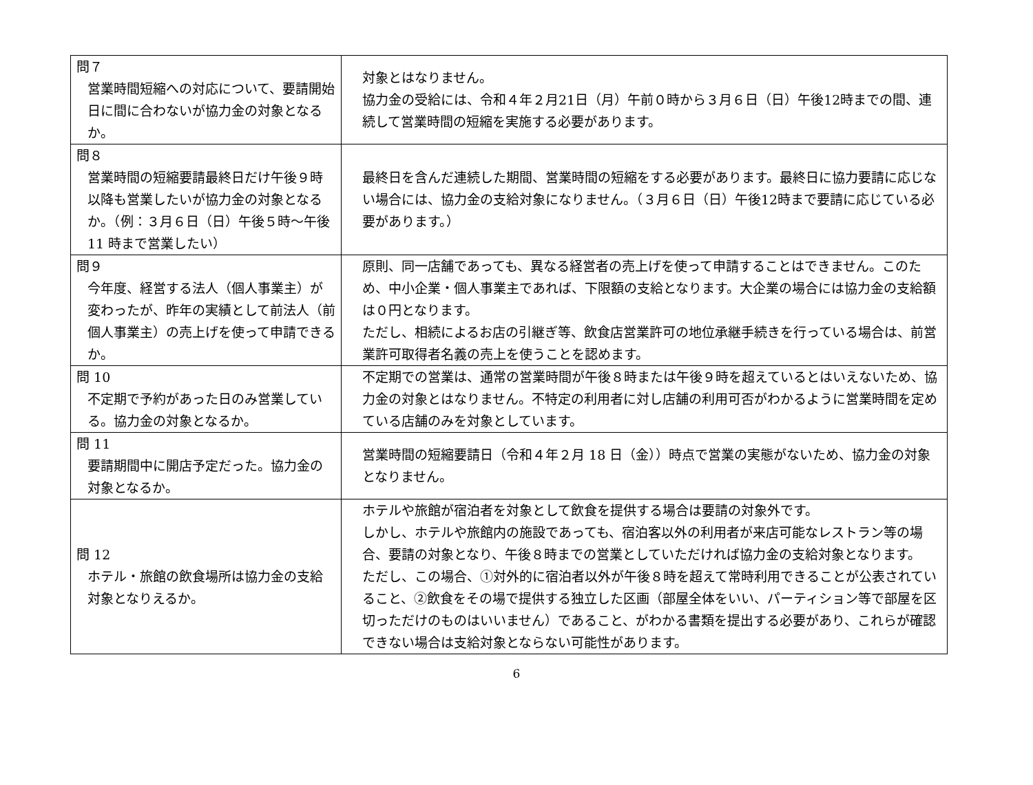| 問７ 営業時間短縮への対応について、要請開始日に間に合わないが協力金の対象となるか。 | 対象とはなりません。 協力金の受給には、令和４年２月21日（月）午前０時から３月６日（日）午後12時までの間、連続して営業時間の短縮を実施する必要があります。 |
| 問８ 営業時間の短縮要請最終日だけ午後９時以降も営業したいが協力金の対象となるか。（例：３月６日（日）午後５時～午後 11 時まで営業したい） | 最終日を含んだ連続した期間、営業時間の短縮をする必要があります。最終日に協力要請に応じない場合には、協力金の支給対象になりません。（３月６日（日）午後12時まで要請に応じている必要があります。） |
| 問９ 今年度、経営する法人（個人事業主）が変わったが、昨年の実績として前法人（前個人事業主）の売上げを使って申請できるか。 | 原則、同一店舗であっても、異なる経営者の売上げを使って申請することはできません。このため、中小企業・個人事業主であれば、下限額の支給となります。大企業の場合には協力金の支給額は０円となります。 ただし、相続によるお店の引継ぎ等、飲食店営業許可の地位承継手続きを行っている場合は、前営業許可取得者名義の売上を使うことを認めます。 |
| 問 10 不定期で予約があった日のみ営業している。協力金の対象となるか。 | 不定期での営業は、通常の営業時間が午後８時または午後９時を超えているとはいえないため、協力金の対象とはなりません。不特定の利用者に対し店舗の利用可否がわかるように営業時間を定めている店舗のみを対象としています。 |
| 問 11 要請期間中に開店予定だった。協力金の対象となるか。 | 営業時間の短縮要請日（令和４年２月 18 日（金））時点で営業の実態がないため、協力金の対象となりません。 |
| 問 12 ホテル・旅館の飲食場所は協力金の支給対象となりえるか。 | ホテルや旅館が宿泊者を対象として飲食を提供する場合は要請の対象外です。 しかし、ホテルや旅館内の施設であっても、宿泊客以外の利用者が来店可能なレストラン等の場合、要請の対象となり、午後８時までの営業としていただければ協力金の支給対象となります。 ただし、この場合、①対外的に宿泊者以外が午後８時を超えて常時利用できることが公表されていること、②飲食をその場で提供する独立した区画（部屋全体をいい、パーティション等で部屋を区切っただけのものはいいません）であること、がわかる書類を提出する必要があり、これらが確認できない場合は支給対象とならない可能性があります。 |
6